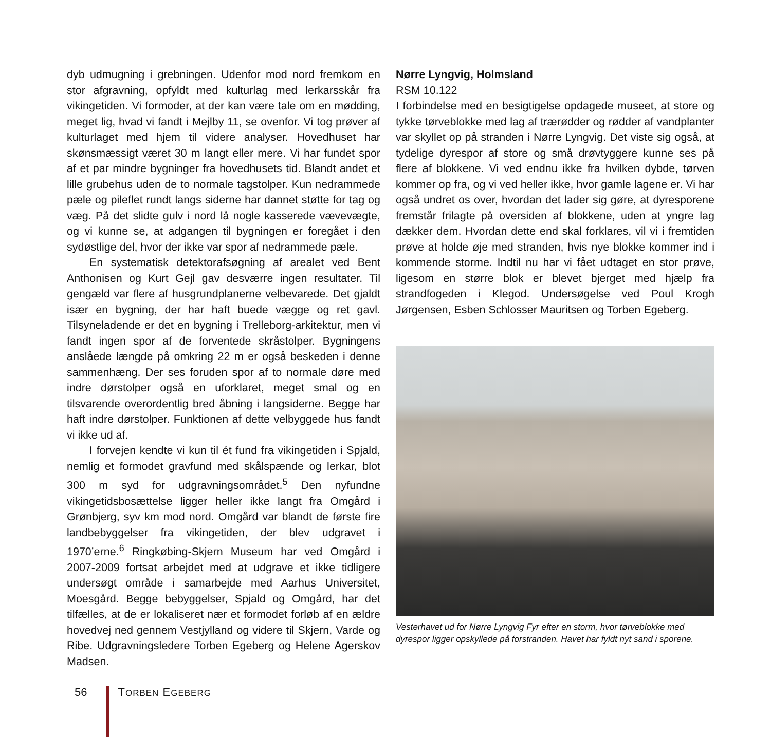dyb udmugning i grebningen. Udenfor mod nord fremkom en stor afgravning, opfyldt med kulturlag med lerkarsskår fra vikingetiden. Vi formoder, at der kan være tale om en mødding, meget lig, hvad vi fandt i Mejlby 11, se ovenfor. Vi tog prøver af kulturlaget med hjem til videre analyser. Hovedhuset har skønsmæssigt været 30 m langt eller mere. Vi har fundet spor af et par mindre bygninger fra hovedhusets tid. Blandt andet et lille grubehus uden de to normale tagstolper. Kun nedrammede pæle og pileflet rundt langs siderne har dannet støtte for tag og væg. På det slidte gulv i nord lå nogle kasserede vævevægte, og vi kunne se, at adgangen til bygningen er foregået i den sydøstlige del, hvor der ikke var spor af nedrammede pæle.
En systematisk detektorafsøgning af arealet ved Bent Anthonisen og Kurt Gejl gav desværre ingen resultater. Til gengæld var flere af husgrundplanerne velbevarede. Det gjaldt især en bygning, der har haft buede vægge og ret gavl. Tilsyneladende er det en bygning i Trelleborg-arkitektur, men vi fandt ingen spor af de forventede skråstolper. Bygningens anslåede længde på omkring 22 m er også beskeden i denne sammenhæng. Der ses foruden spor af to normale døre med indre dørstolper også en uforklaret, meget smal og en tilsvarende overordentlig bred åbning i langsiderne. Begge har haft indre dørstolper. Funktionen af dette velbyggede hus fandt vi ikke ud af.
I forvejen kendte vi kun til ét fund fra vikingetiden i Spjald, nemlig et formodet gravfund med skålspænde og lerkar, blot 300 m syd for udgravningsområdet.<sup>5</sup> Den nyfundne vikingetidsbosættelse ligger heller ikke langt fra Omgård i Grønbjerg, syv km mod nord. Omgård var blandt de første fire landbebyggelser fra vikingetiden, der blev udgravet i 1970’erne.<sup>6</sup> Ringkøbing-Skjern Museum har ved Omgård i 2007-2009 fortsat arbejdet med at udgrave et ikke tidligere undersøgt område i samarbejde med Aarhus Universitet, Moesgård. Begge bebyggelser, Spjald og Omgård, har det tilfælles, at de er lokaliseret nær et formodet forløb af en ældre hovedvej ned gennem Vestjylland og videre til Skjern, Varde og Ribe. Udgravningsledere Torben Egeberg og Helene Agerskov Madsen.
Nørre Lyngvig, Holmsland
RSM 10.122
I forbindelse med en besigtigelse opdagede museet, at store og tykke tørveblokke med lag af trærødder og rødder af vandplanter var skyllet op på stranden i Nørre Lyngvig. Det viste sig også, at tydelige dyrespor af store og små drøvtyggere kunne ses på flere af blokkene. Vi ved endnu ikke fra hvilken dybde, tørven kommer op fra, og vi ved heller ikke, hvor gamle lagene er. Vi har også undret os over, hvordan det lader sig gøre, at dyresporene fremstår frilagte på oversiden af blokkene, uden at yngre lag dækker dem. Hvordan dette end skal forklares, vil vi i fremtiden prøve at holde øje med stranden, hvis nye blokke kommer ind i kommende storme. Indtil nu har vi fået udtaget en stor prøve, ligesom en større blok er blevet bjerget med hjælp fra strandfogeden i Klegod. Undersøgelse ved Poul Krogh Jørgensen, Esben Schlosser Mauritsen og Torben Egeberg.
Vesterhavet ud for Nørre Lyngvig Fyr efter en storm, hvor tørveblokke med dyrespor ligger opskyllede på forstranden. Havet har fyldt nyt sand i sporene.
56 TORBEN EGEBERG